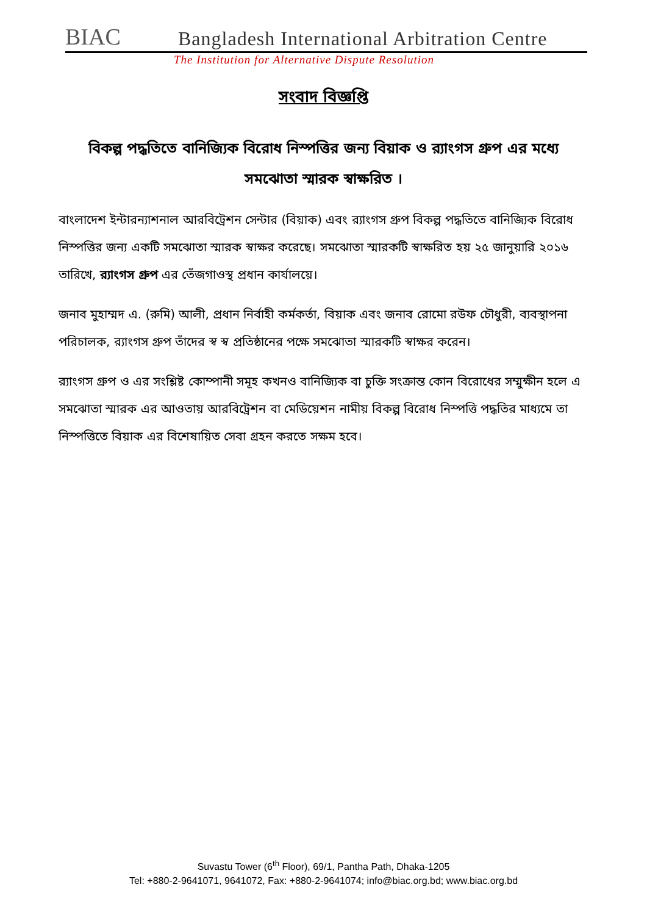BIAC
Bangladesh International Arbitration Centre
The Institution for Alternative Dispute Resolution
সংবাদ বিজ্ঞপ্তি
বিকল্প পদ্ধতিতে বানিজ্যিক বিরোধ নিস্পত্তির জন্য বিয়াক ও র‌্যাংগস গ্রুপ এর মধ্যে সমঝোতা স্মারক স্বাক্ষরিত ।
বাংলাদেশ ইন্টারন্যাশনাল আরবিট্রেশন সেন্টার (বিয়াক) এবং র‌্যাংগস গ্রুপ বিকল্প পদ্ধতিতে বানিজ্যিক বিরোধ নিস্পত্তির জন্য একটি সমঝোতা স্মারক স্বাক্ষর করেছে। সমঝোতা স্মারকটি স্বাক্ষরিত হয় ২৫ জানুয়ারি ২০১৬ তারিখে, র‌্যাংগস গ্রুপ এর তেঁজগাওস্থ প্রধান কার্যালয়ে।
জনাব মুহাম্মদ এ. (রুমি) আলী, প্রধান নির্বাহী কর্মকর্তা, বিয়াক এবং জনাব রোমো রউফ চৌধুরী, ব্যবস্থাপনা পরিচালক, র‌্যাংগস গ্রুপ তাঁদের স্ব স্ব প্রতিষ্ঠানের পক্ষে সমঝোতা স্মারকটি স্বাক্ষর করেন।
র‌্যাংগস গ্রুপ ও এর সংশ্লিষ্ট কোম্পানী সমূহ কখনও বানিজ্যিক বা চুক্তি সংক্রান্ত কোন বিরোধের সম্মুক্ষীন হলে এ সমঝোতা স্মারক এর আওতায় আরবিট্রেশন বা মেডিয়েশন নামীয় বিকল্প বিরোধ নিস্পত্তি পদ্ধতির মাধ্যমে তা নিস্পত্তিতে বিয়াক এর বিশেষায়িত সেবা গ্রহন করতে সক্ষম হবে।
Suvastu Tower (6<sup>th</sup> Floor), 69/1, Pantha Path, Dhaka-1205
Tel: +880-2-9641071, 9641072, Fax: +880-2-9641074; info@biac.org.bd; www.biac.org.bd